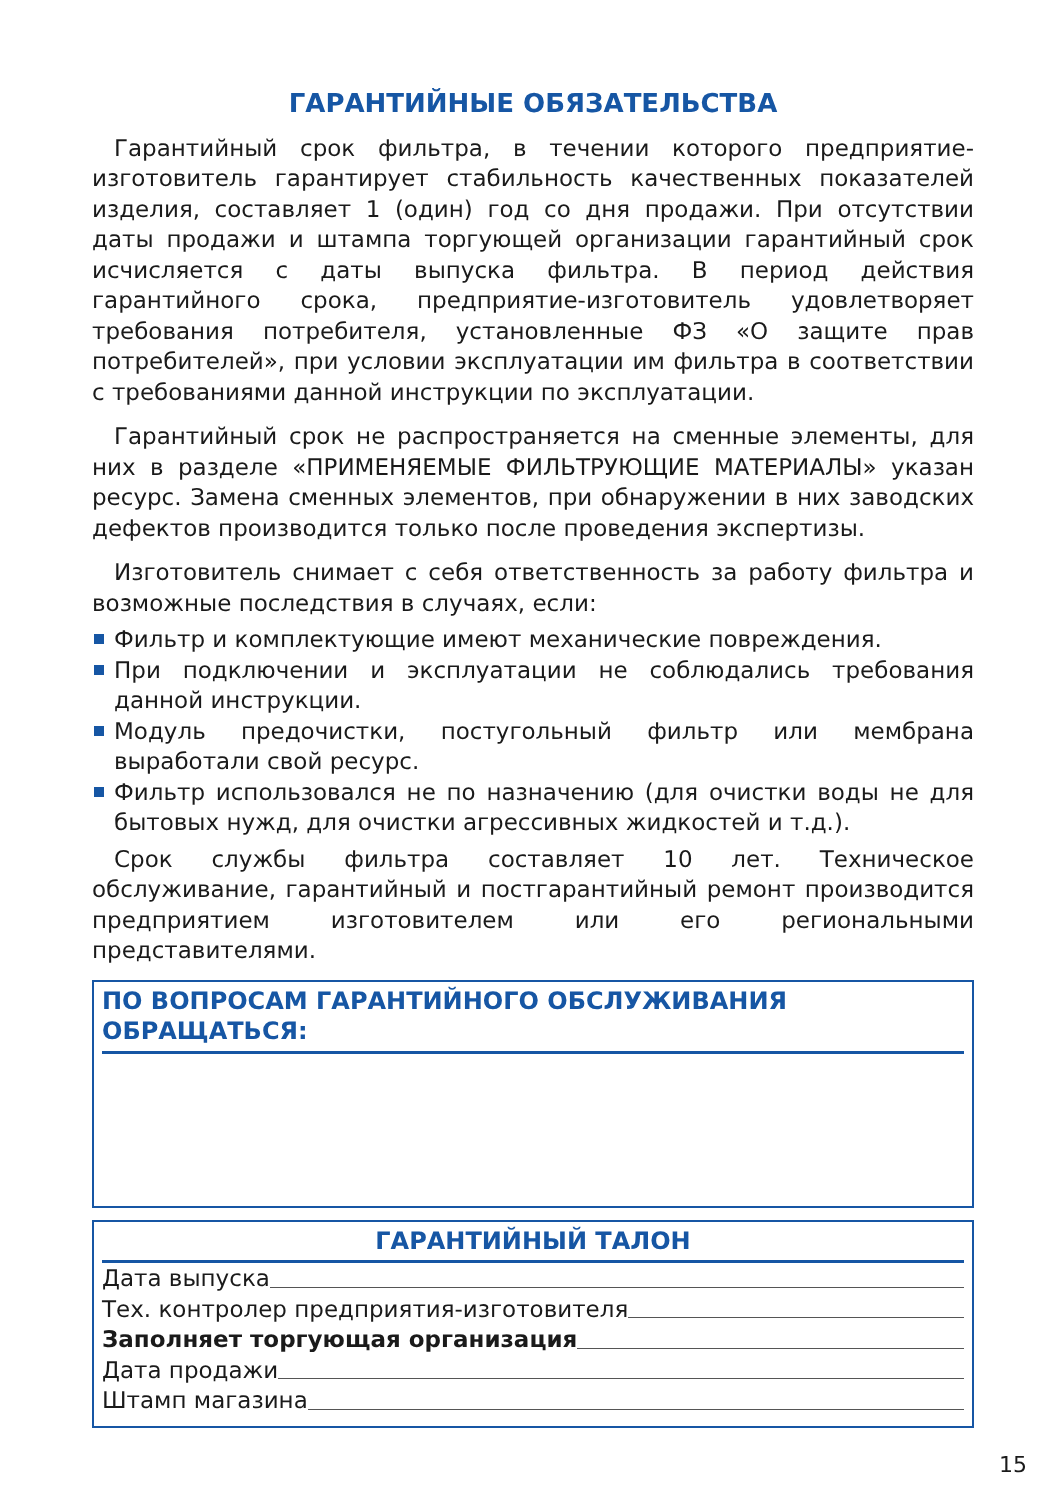ГАРАНТИЙНЫЕ ОБЯЗАТЕЛЬСТВА
Гарантийный срок фильтра, в течении которого предприятие-изготовитель гарантирует стабильность качественных показателей изделия, составляет 1 (один) год со дня продажи. При отсутствии даты продажи и штампа торгующей организации гарантийный срок исчисляется с даты выпуска фильтра. В период действия гарантийного срока, предприятие-изготовитель удовлетворяет требования потребителя, установленные ФЗ «О защите прав потребителей», при условии эксплуатации им фильтра в соответствии с требованиями данной инструкции по эксплуатации.
Гарантийный срок не распространяется на сменные элементы, для них в разделе «ПРИМЕНЯЕМЫЕ ФИЛЬТРУЮЩИЕ МАТЕРИАЛЫ» указан ресурс. Замена сменных элементов, при обнаружении в них заводских дефектов производится только после проведения экспертизы.
Изготовитель снимает с себя ответственность за работу фильтра и возможные последствия в случаях, если:
Фильтр и комплектующие имеют механические повреждения.
При подключении и эксплуатации не соблюдались требования данной инструкции.
Модуль предочистки, постугольный фильтр или мембрана выработали свой ресурс.
Фильтр использовался не по назначению (для очистки воды не для бытовых нужд, для очистки агрессивных жидкостей и т.д.).
Срок службы фильтра составляет 10 лет. Техническое обслуживание, гарантийный и постгарантийный ремонт производится предприятием изготовителем или его региональными представителями.
ПО ВОПРОСАМ ГАРАНТИЙНОГО ОБСЛУЖИВАНИЯ ОБРАЩАТЬСЯ:
ГАРАНТИЙНЫЙ ТАЛОН
Дата выпуска
Тех. контролер предприятия-изготовителя
Заполняет торгующая организация
Дата продажи
Штамп магазина
15